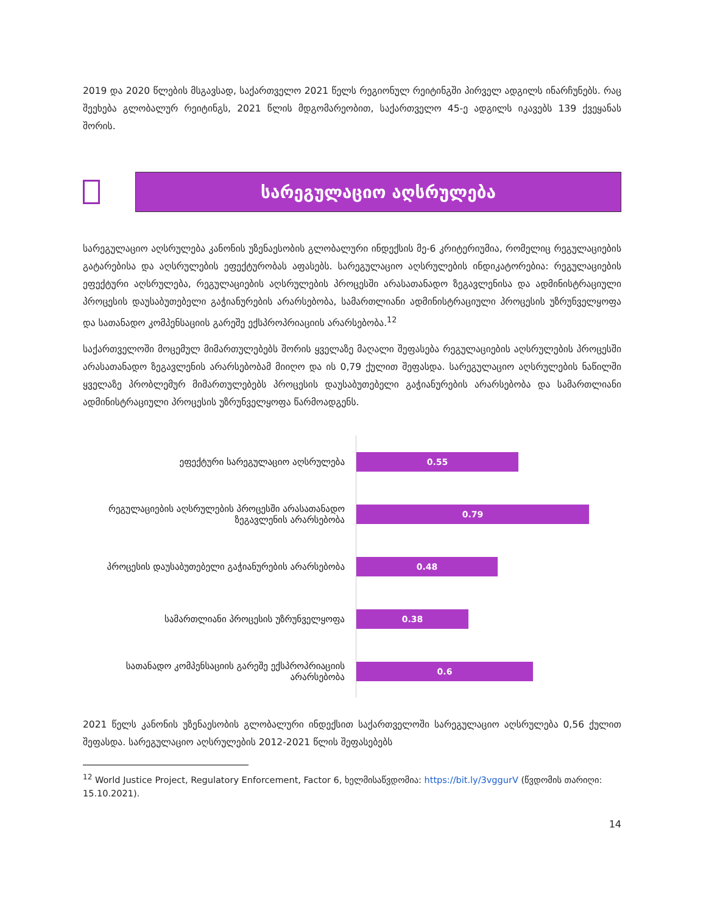2019 და 2020 წლების მსგავსად, საქართველო 2021 წელს რეგიონულ რეიტინგში პირველ ადგილს ინარჩუნებს. რაც შეეხება გლობალურ რეიტინგს, 2021 წლის მდგომარეობით, საქართველო 45-ე ადგილს იკავებს 139 ქვეყანას შორის.
სარეგულაციო აღსრულება
სარეგულაციო აღსრულება კანონის უზენაესობის გლობალური ინდექსის მე-6 კრიტერიუმია, რომელიც რეგულაციების გატარებისა და აღსრულების ეფექტურობას აფასებს. სარეგულაციო აღსრულების ინდიკატორებია: რეგულაციების ეფექტური აღსრულება, რეგულაციების აღსრულების პროცესში არასათანადო ზეგავლენისა და ადმინისტრაციული პროცესის დაუსაბუთებელი გაჭიანურების არარსებობა, სამართლიანი ადმინისტრაციული პროცესის უზრუნველყოფა და სათანადო კომპენსაციის გარეშე ექსპროპრიაციის არარსებობა.<sup>12</sup>
საქართველოში მოცემულ მიმართულებებს შორის ყველაზე მაღალი შეფასება რეგულაციების აღსრულების პროცესში არასათანადო ზეგავლენის არარსებობამ მიიღო და ის 0,79 ქულით შეფასდა. სარეგულაციო აღსრულების ნაწილში ყველაზე პრობლემურ მიმართულებებს პროცესის დაუსაბუთებელი გაჭიანურების არარსებობა და სამართლიანი ადმინისტრაციული პროცესის უზრუნველყოფა წარმოადგენს.
ეფექტური სარეგულაციო აღსრულება
0.55
რეგულაციების აღსრულების პროცესში არასათანადო ზეგავლენის არარსებობა
0.79
პროცესის დაუსაბუთებელი გაჭიანურების არარსებობა
0.48
სამართლიანი პროცესის უზრუნველყოფა
0.38
სათანადო კომპენსაციის გარეშე ექსპროპრიაციის არარსებობა
0.6
2021 წელს კანონის უზენაესობის გლობალური ინდექსით საქართველოში სარეგულაციო აღსრულება 0,56 ქულით შეფასდა. სარეგულაციო აღსრულების 2012-2021 წლის შეფასებებს
<sup>12</sup> World Justice Project, Regulatory Enforcement, Factor 6, ხელმისაწვდომია: https://bit.ly/3vggurV (წვდომის თარიღი: 15.10.2021).
14